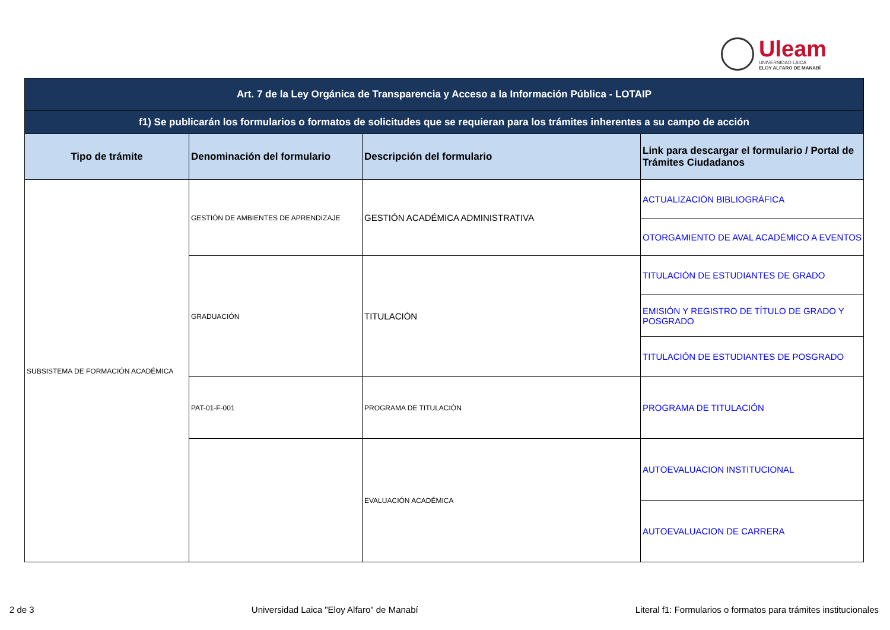Uleam
UNIVERSIDAD LAICA
ELOY ALFARO DE MANABÍ
| Art. 7 de la Ley Orgánica de Transparencia y Acceso a la Información Pública - LOTAIP | | | |
| f1) Se publicarán los formularios o formatos de solicitudes que se requieran para los trámites inherentes a su campo de acción | | | |
| Tipo de trámite | Denominación del formulario | Descripción del formulario | Link para descargar el formulario / Portal de Trámites Ciudadanos |
| SUBSISTEMA DE FORMACIÓN ACADÉMICA | GESTIÓN DE AMBIENTES DE APRENDIZAJE | GESTIÓN ACADÉMICA ADMINISTRATIVA | ACTUALIZACIÓN BIBLIOGRÁFICA |
| | | | OTORGAMIENTO DE AVAL ACADÉMICO A EVENTOS |
| | GRADUACIÓN | TITULACIÓN | TITULACIÓN DE ESTUDIANTES DE GRADO |
| | | | EMISIÓN Y REGISTRO DE TÍTULO DE GRADO Y POSGRADO |
| | | | TITULACIÓN DE ESTUDIANTES DE POSGRADO |
| | PAT-01-F-001 | PROGRAMA DE TITULACIÓN | PROGRAMA DE TITULACIÓN |
| | | EVALUACIÓN ACADÉMICA | AUTOEVALUACION INSTITUCIONAL |
| | | | AUTOEVALUACION DE CARRERA |
2 de 3 Universidad Laica "Eloy Alfaro" de Manabí Literal f1: Formularios o formatos para trámites institucionales